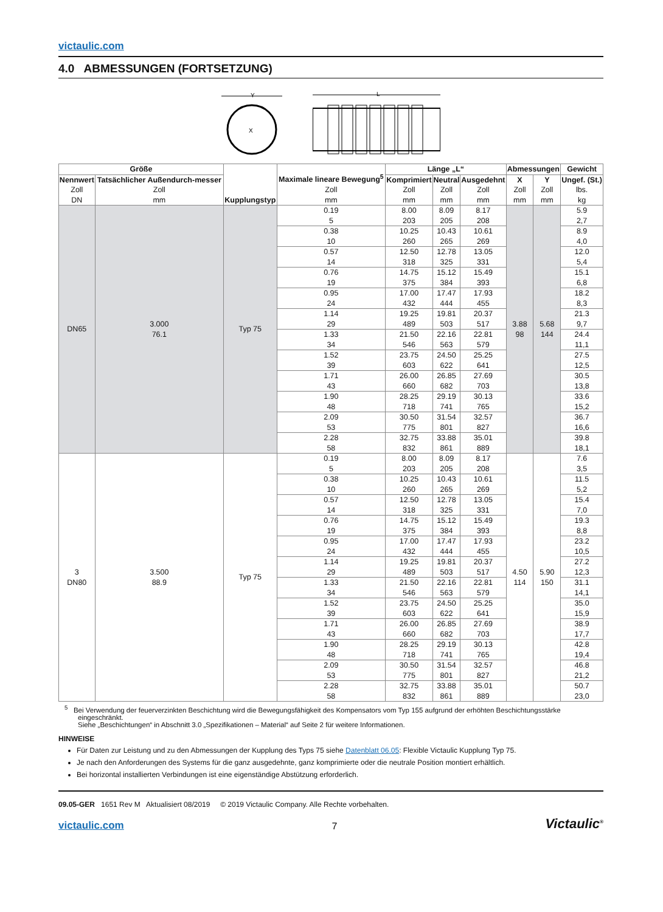victaulic.com
4.0 ABMESSUNGEN (FORTSETZUNG)
Y
X
L
| Größe | | Kupplungstyp | Maximale lineare Bewegung<sup>5</sup> Zoll mm | Länge „L“ | | | Abmessungen | | Gewicht |
| --- | --- | --- | --- | --- | --- | --- | --- | --- | --- |
| Nennwert Zoll DN | Tatsächlicher Außendurch-messer Zoll mm | | | Komprimiert Zoll mm | Neutral Zoll mm | Ausgedehnt Zoll mm | X Zoll mm | Y Zoll mm | Ungef. (St.) lbs. kg |
| DN65 | 3.000 76.1 | Typ 75 | 0.19 5 | 8.00 203 | 8.09 205 | 8.17 208 | 3.88 98 | 5.68 144 | 5.9 2,7 |
| | | | 0.38 10 | 10.25 260 | 10.43 265 | 10.61 269 | | | 8.9 4,0 |
| | | | 0.57 14 | 12.50 318 | 12.78 325 | 13.05 331 | | | 12.0 5,4 |
| | | | 0.76 19 | 14.75 375 | 15.12 384 | 15.49 393 | | | 15.1 6,8 |
| | | | 0.95 24 | 17.00 432 | 17.47 444 | 17.93 455 | | | 18.2 8,3 |
| | | | 1.14 29 | 19.25 489 | 19.81 503 | 20.37 517 | | | 21.3 9,7 |
| | | | 1.33 34 | 21.50 546 | 22.16 563 | 22.81 579 | | | 24.4 11,1 |
| | | | 1.52 39 | 23.75 603 | 24.50 622 | 25.25 641 | | | 27.5 12,5 |
| | | | 1.71 43 | 26.00 660 | 26.85 682 | 27.69 703 | | | 30.5 13,8 |
| | | | 1.90 48 | 28.25 718 | 29.19 741 | 30.13 765 | | | 33.6 15,2 |
| | | | 2.09 53 | 30.50 775 | 31.54 801 | 32.57 827 | | | 36.7 16,6 |
| | | | 2.28 58 | 32.75 832 | 33.88 861 | 35.01 889 | | | 39.8 18,1 |
| 3 DN80 | 3.500 88.9 | Typ 75 | 0.19 5 | 8.00 203 | 8.09 205 | 8.17 208 | 4.50 114 | 5.90 150 | 7.6 3,5 |
| | | | 0.38 10 | 10.25 260 | 10.43 265 | 10.61 269 | | | 11.5 5,2 |
| | | | 0.57 14 | 12.50 318 | 12.78 325 | 13.05 331 | | | 15.4 7,0 |
| | | | 0.76 19 | 14.75 375 | 15.12 384 | 15.49 393 | | | 19.3 8,8 |
| | | | 0.95 24 | 17.00 432 | 17.47 444 | 17.93 455 | | | 23.2 10,5 |
| | | | 1.14 29 | 19.25 489 | 19.81 503 | 20.37 517 | | | 27.2 12,3 |
| | | | 1.33 34 | 21.50 546 | 22.16 563 | 22.81 579 | | | 31.1 14,1 |
| | | | 1.52 39 | 23.75 603 | 24.50 622 | 25.25 641 | | | 35.0 15,9 |
| | | | 1.71 43 | 26.00 660 | 26.85 682 | 27.69 703 | | | 38.9 17,7 |
| | | | 1.90 48 | 28.25 718 | 29.19 741 | 30.13 765 | | | 42.8 19,4 |
| | | | 2.09 53 | 30.50 775 | 31.54 801 | 32.57 827 | | | 46.8 21,2 |
| | | | 2.28 58 | 32.75 832 | 33.88 861 | 35.01 889 | | | 50.7 23,0 |
<sup>5</sup> Bei Verwendung der feuerverzinkten Beschichtung wird die Bewegungsfähigkeit des Kompensators vom Typ 155 aufgrund der erhöhten Beschichtungsstärke eingeschränkt.
Siehe „Beschichtungen“ in Abschnitt 3.0 „Spezifikationen – Material“ auf Seite 2 für weitere Informationen.
HINWEISE
Für Daten zur Leistung und zu den Abmessungen der Kupplung des Typs 75 siehe Datenblatt 06.05: Flexible Victaulic Kupplung Typ 75.
Je nach den Anforderungen des Systems für die ganz ausgedehnte, ganz komprimierte oder die neutrale Position montiert erhältlich.
Bei horizontal installierten Verbindungen ist eine eigenständige Abstützung erforderlich.
09.05-GER 1651 Rev M Aktualisiert 08/2019 © 2019 Victaulic Company. Alle Rechte vorbehalten.
victaulic.com
7
Victaulic<sup>®</sup>